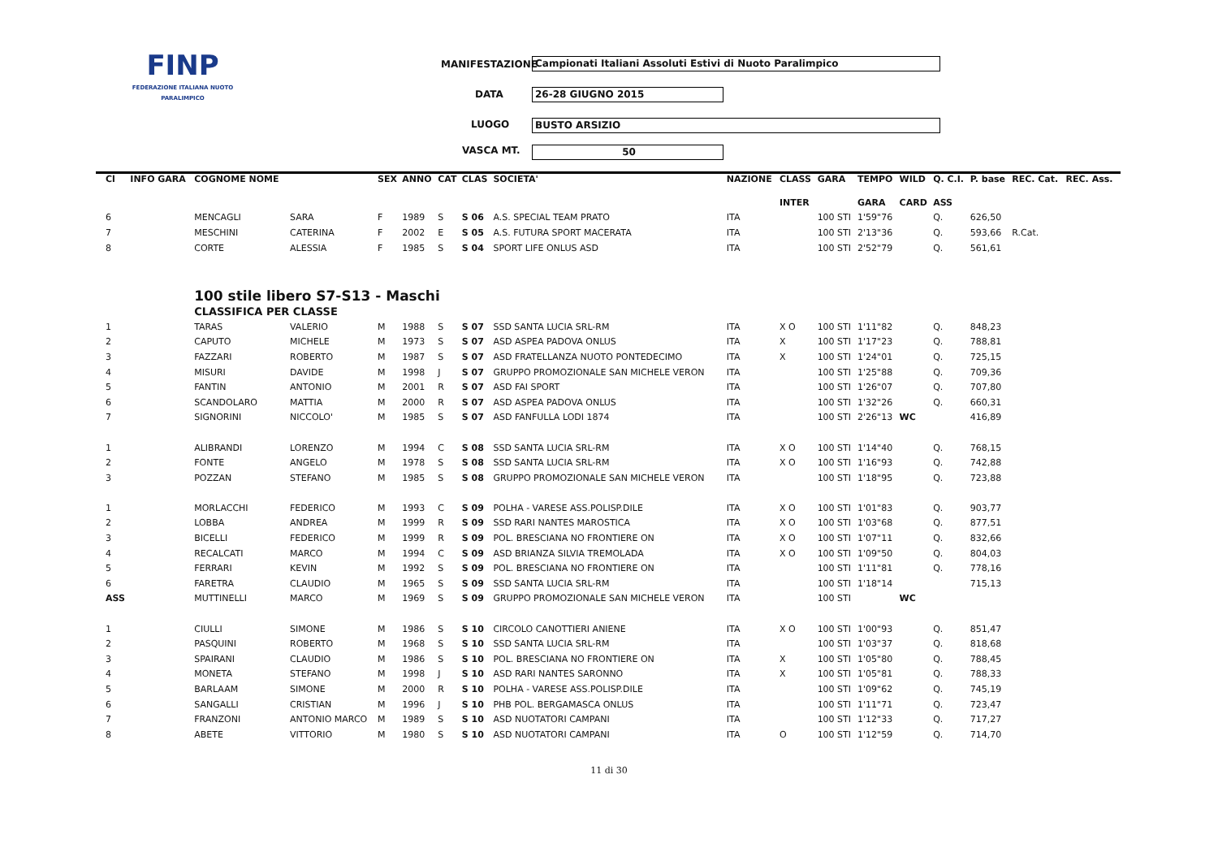FINP
FEDERAZIONE ITALIANA NUOTO PARALIMPICO
MANIFESTAZIONE Campionati Italiani Assoluti Estivi di Nuoto Paralimpico
DATA 26-28 GIUGNO 2015
LUOGO BUSTO ARSIZIO
VASCA MT. 50
| Cl | INFO GARA | COGNOME NOME | | SEX | ANNO | CAT | CLAS | SOCIETA' | NAZIONE | CLASS | GARA | TEMPO | WILD | Q. C.I. | P. base | REC. Cat. | REC. Ass. |
| --- | --- | --- | --- | --- | --- | --- | --- | --- | --- | --- | --- | --- | --- | --- | --- | --- | --- |
| | | | | | | | | | | INTER | | GARA | CARD | ASS | | | |
| 6 | | MENCAGLI | SARA | F | 1989 | S | S 06 | A.S. SPECIAL TEAM PRATO | ITA | | 100 STI | 1'59"76 | | Q. | 626,50 | | |
| 7 | | MESCHINI | CATERINA | F | 2002 | E | S 05 | A.S. FUTURA SPORT MACERATA | ITA | | 100 STI | 2'13"36 | | Q. | 593,66 | R.Cat. | |
| 8 | | CORTE | ALESSIA | F | 1985 | S | S 04 | SPORT LIFE ONLUS ASD | ITA | | 100 STI | 2'52"79 | | Q. | 561,61 | | |
| | | 100 stile libero S7-S13 - Maschi | | | | | | | | | | | | | | | |
| | | CLASSIFICA PER CLASSE | | | | | | | | | | | | | | | |
| 1 | | TARAS | VALERIO | M | 1988 | S | S 07 | SSD SANTA LUCIA SRL-RM | ITA | X O | 100 STI | 1'11"82 | | Q. | 848,23 | | |
| 2 | | CAPUTO | MICHELE | M | 1973 | S | S 07 | ASD ASPEA PADOVA ONLUS | ITA | X | 100 STI | 1'17"23 | | Q. | 788,81 | | |
| 3 | | FAZZARI | ROBERTO | M | 1987 | S | S 07 | ASD FRATELLANZA NUOTO PONTEDECIMO | ITA | X | 100 STI | 1'24"01 | | Q. | 725,15 | | |
| 4 | | MISURI | DAVIDE | M | 1998 | J | S 07 | GRUPPO PROMOZIONALE SAN MICHELE VERON | ITA | | 100 STI | 1'25"88 | | Q. | 709,36 | | |
| 5 | | FANTIN | ANTONIO | M | 2001 | R | S 07 | ASD FAI SPORT | ITA | | 100 STI | 1'26"07 | | Q. | 707,80 | | |
| 6 | | SCANDOLARO | MATTIA | M | 2000 | R | S 07 | ASD ASPEA PADOVA ONLUS | ITA | | 100 STI | 1'32"26 | | Q. | 660,31 | | |
| 7 | | SIGNORINI | NICCOLO' | M | 1985 | S | S 07 | ASD FANFULLA LODI 1874 | ITA | | 100 STI | 2'26"13 | WC | | 416,89 | | |
| 1 | | ALIBRANDI | LORENZO | M | 1994 | C | S 08 | SSD SANTA LUCIA SRL-RM | ITA | X O | 100 STI | 1'14"40 | | Q. | 768,15 | | |
| 2 | | FONTE | ANGELO | M | 1978 | S | S 08 | SSD SANTA LUCIA SRL-RM | ITA | X O | 100 STI | 1'16"93 | | Q. | 742,88 | | |
| 3 | | POZZAN | STEFANO | M | 1985 | S | S 08 | GRUPPO PROMOZIONALE SAN MICHELE VERON | ITA | | 100 STI | 1'18"95 | | Q. | 723,88 | | |
| 1 | | MORLACCHI | FEDERICO | M | 1993 | C | S 09 | POLHA - VARESE ASS.POLISP.DILE | ITA | X O | 100 STI | 1'01"83 | | Q. | 903,77 | | |
| 2 | | LOBBA | ANDREA | M | 1999 | R | S 09 | SSD RARI NANTES MAROSTICA | ITA | X O | 100 STI | 1'03"68 | | Q. | 877,51 | | |
| 3 | | BICELLI | FEDERICO | M | 1999 | R | S 09 | POL. BRESCIANA NO FRONTIERE ON | ITA | X O | 100 STI | 1'07"11 | | Q. | 832,66 | | |
| 4 | | RECALCATI | MARCO | M | 1994 | C | S 09 | ASD BRIANZA SILVIA TREMOLADA | ITA | X O | 100 STI | 1'09"50 | | Q. | 804,03 | | |
| 5 | | FERRARI | KEVIN | M | 1992 | S | S 09 | POL. BRESCIANA NO FRONTIERE ON | ITA | | 100 STI | 1'11"81 | | Q. | 778,16 | | |
| 6 | | FARETRA | CLAUDIO | M | 1965 | S | S 09 | SSD SANTA LUCIA SRL-RM | ITA | | 100 STI | 1'18"14 | | | 715,13 | | |
| ASS | | MUTTINELLI | MARCO | M | 1969 | S | S 09 | GRUPPO PROMOZIONALE SAN MICHELE VERON | ITA | | 100 STI | | WC | | | | |
| 1 | | CIULLI | SIMONE | M | 1986 | S | S 10 | CIRCOLO CANOTTIERI ANIENE | ITA | X O | 100 STI | 1'00"93 | | Q. | 851,47 | | |
| 2 | | PASQUINI | ROBERTO | M | 1968 | S | S 10 | SSD SANTA LUCIA SRL-RM | ITA | | 100 STI | 1'03"37 | | Q. | 818,68 | | |
| 3 | | SPAIRANI | CLAUDIO | M | 1986 | S | S 10 | POL. BRESCIANA NO FRONTIERE ON | ITA | X | 100 STI | 1'05"80 | | Q. | 788,45 | | |
| 4 | | MONETA | STEFANO | M | 1998 | J | S 10 | ASD RARI NANTES SARONNO | ITA | X | 100 STI | 1'05"81 | | Q. | 788,33 | | |
| 5 | | BARLAAM | SIMONE | M | 2000 | R | S 10 | POLHA - VARESE ASS.POLISP.DILE | ITA | | 100 STI | 1'09"62 | | Q. | 745,19 | | |
| 6 | | SANGALLI | CRISTIAN | M | 1996 | J | S 10 | PHB POL. BERGAMASCA ONLUS | ITA | | 100 STI | 1'11"71 | | Q. | 723,47 | | |
| 7 | | FRANZONI | ANTONIO MARCO | M | 1989 | S | S 10 | ASD NUOTATORI CAMPANI | ITA | | 100 STI | 1'12"33 | | Q. | 717,27 | | |
| 8 | | ABETE | VITTORIO | M | 1980 | S | S 10 | ASD NUOTATORI CAMPANI | ITA | O | 100 STI | 1'12"59 | | Q. | 714,70 | | |
11 di 30